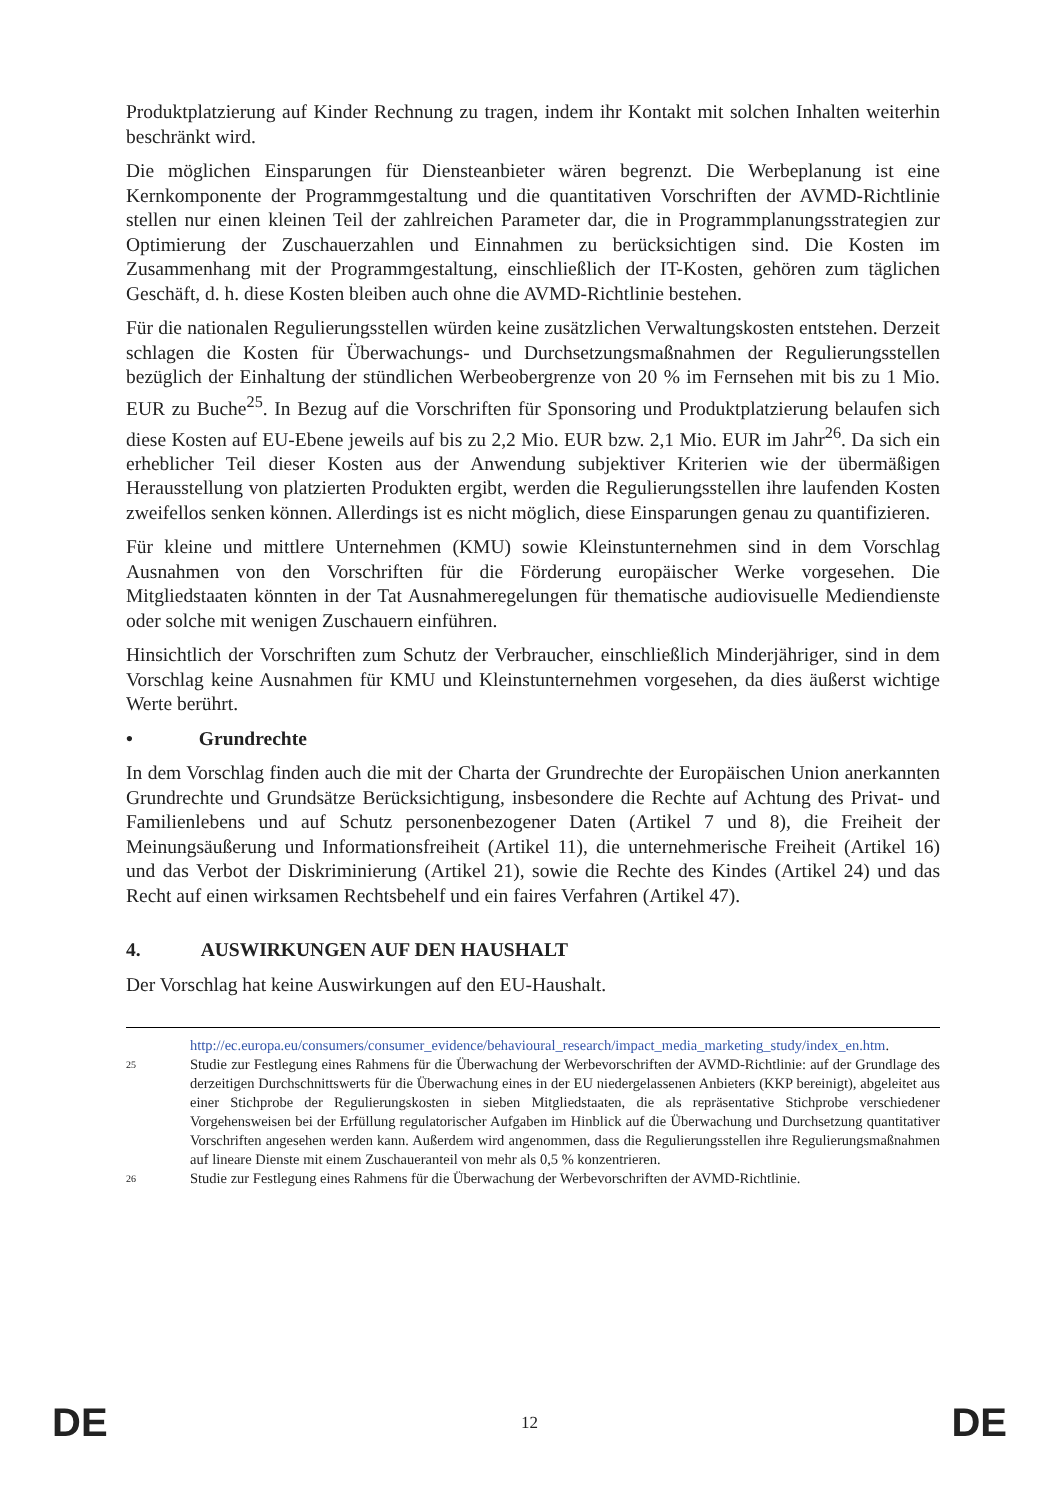Produktplatzierung auf Kinder Rechnung zu tragen, indem ihr Kontakt mit solchen Inhalten weiterhin beschränkt wird.
Die möglichen Einsparungen für Diensteanbieter wären begrenzt. Die Werbeplanung ist eine Kernkomponente der Programmgestaltung und die quantitativen Vorschriften der AVMD-Richtlinie stellen nur einen kleinen Teil der zahlreichen Parameter dar, die in Programmplanungsstrategien zur Optimierung der Zuschauerzahlen und Einnahmen zu berücksichtigen sind. Die Kosten im Zusammenhang mit der Programmgestaltung, einschließlich der IT-Kosten, gehören zum täglichen Geschäft, d. h. diese Kosten bleiben auch ohne die AVMD-Richtlinie bestehen.
Für die nationalen Regulierungsstellen würden keine zusätzlichen Verwaltungskosten entstehen. Derzeit schlagen die Kosten für Überwachungs- und Durchsetzungsmaßnahmen der Regulierungsstellen bezüglich der Einhaltung der stündlichen Werbeobergrenze von 20 % im Fernsehen mit bis zu 1 Mio. EUR zu Buche<sup>25</sup>. In Bezug auf die Vorschriften für Sponsoring und Produktplatzierung belaufen sich diese Kosten auf EU-Ebene jeweils auf bis zu 2,2 Mio. EUR bzw. 2,1 Mio. EUR im Jahr<sup>26</sup>. Da sich ein erheblicher Teil dieser Kosten aus der Anwendung subjektiver Kriterien wie der übermäßigen Herausstellung von platzierten Produkten ergibt, werden die Regulierungsstellen ihre laufenden Kosten zweifellos senken können. Allerdings ist es nicht möglich, diese Einsparungen genau zu quantifizieren.
Für kleine und mittlere Unternehmen (KMU) sowie Kleinstunternehmen sind in dem Vorschlag Ausnahmen von den Vorschriften für die Förderung europäischer Werke vorgesehen. Die Mitgliedstaaten könnten in der Tat Ausnahmeregelungen für thematische audiovisuelle Mediendienste oder solche mit wenigen Zuschauern einführen.
Hinsichtlich der Vorschriften zum Schutz der Verbraucher, einschließlich Minderjähriger, sind in dem Vorschlag keine Ausnahmen für KMU und Kleinstunternehmen vorgesehen, da dies äußerst wichtige Werte berührt.
• Grundrechte
In dem Vorschlag finden auch die mit der Charta der Grundrechte der Europäischen Union anerkannten Grundrechte und Grundsätze Berücksichtigung, insbesondere die Rechte auf Achtung des Privat- und Familienlebens und auf Schutz personenbezogener Daten (Artikel 7 und 8), die Freiheit der Meinungsäußerung und Informationsfreiheit (Artikel 11), die unternehmerische Freiheit (Artikel 16) und das Verbot der Diskriminierung (Artikel 21), sowie die Rechte des Kindes (Artikel 24) und das Recht auf einen wirksamen Rechtsbehelf und ein faires Verfahren (Artikel 47).
4. AUSWIRKUNGEN AUF DEN HAUSHALT
Der Vorschlag hat keine Auswirkungen auf den EU-Haushalt.
http://ec.europa.eu/consumers/consumer_evidence/behavioural_research/impact_media_marketing_study/index_en.htm.
25 Studie zur Festlegung eines Rahmens für die Überwachung der Werbevorschriften der AVMD-Richtlinie: auf der Grundlage des derzeitigen Durchschnittswerts für die Überwachung eines in der EU niedergelassenen Anbieters (KKP bereinigt), abgeleitet aus einer Stichprobe der Regulierungskosten in sieben Mitgliedstaaten, die als repräsentative Stichprobe verschiedener Vorgehensweisen bei der Erfüllung regulatorischer Aufgaben im Hinblick auf die Überwachung und Durchsetzung quantitativer Vorschriften angesehen werden kann. Außerdem wird angenommen, dass die Regulierungsstellen ihre Regulierungsmaßnahmen auf lineare Dienste mit einem Zuschaueranteil von mehr als 0,5 % konzentrieren.
26 Studie zur Festlegung eines Rahmens für die Überwachung der Werbevorschriften der AVMD-Richtlinie.
DE 12 DE